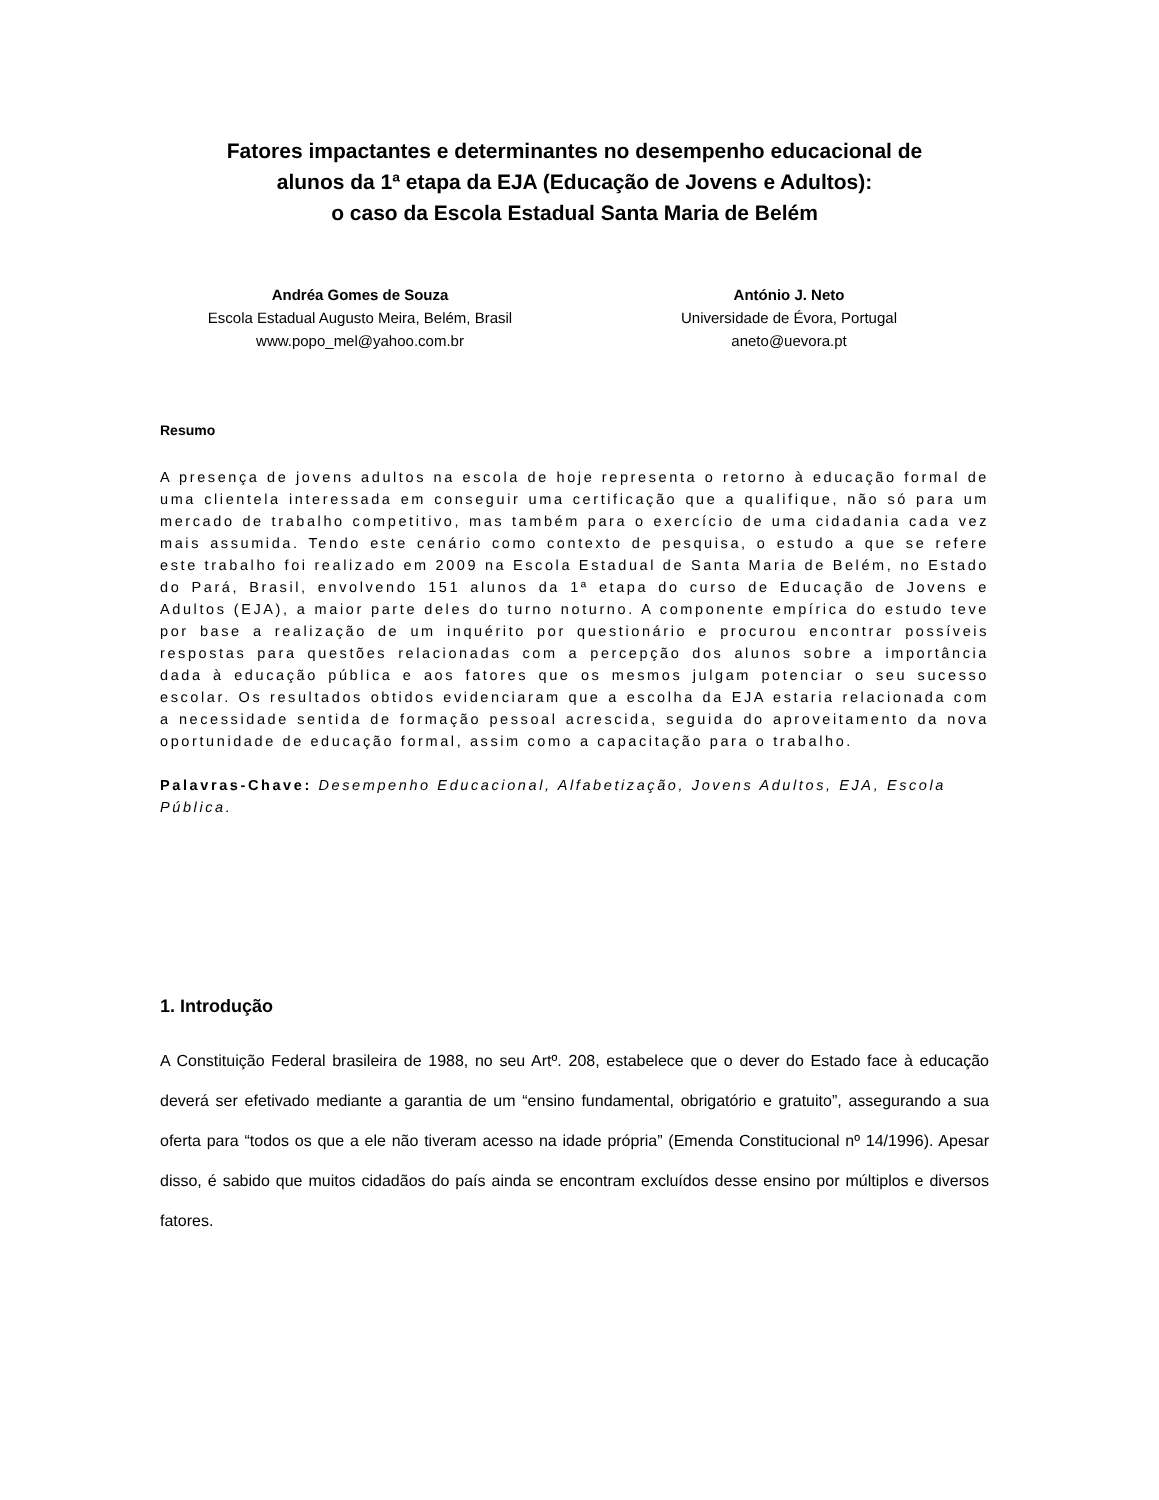Fatores impactantes e determinantes no desempenho educacional de
alunos da 1ª etapa da EJA (Educação de Jovens e Adultos):
o caso da Escola Estadual Santa Maria de Belém
Andréa Gomes de Souza
Escola Estadual Augusto Meira, Belém, Brasil
www.popo_mel@yahoo.com.br
António J. Neto
Universidade de Évora, Portugal
aneto@uevora.pt
Resumo
A presença de jovens adultos na escola de hoje representa o retorno à educação formal de uma clientela interessada em conseguir uma certificação que a qualifique, não só para um mercado de trabalho competitivo, mas também para o exercício de uma cidadania cada vez mais assumida. Tendo este cenário como contexto de pesquisa, o estudo a que se refere este trabalho foi realizado em 2009 na Escola Estadual de Santa Maria de Belém, no Estado do Pará, Brasil, envolvendo 151 alunos da 1ª etapa do curso de Educação de Jovens e Adultos (EJA), a maior parte deles do turno noturno. A componente empírica do estudo teve por base a realização de um inquérito por questionário e procurou encontrar possíveis respostas para questões relacionadas com a percepção dos alunos sobre a importância dada à educação pública e aos fatores que os mesmos julgam potenciar o seu sucesso escolar. Os resultados obtidos evidenciaram que a escolha da EJA estaria relacionada com a necessidade sentida de formação pessoal acrescida, seguida do aproveitamento da nova oportunidade de educação formal, assim como a capacitação para o trabalho.
Palavras-Chave: Desempenho Educacional, Alfabetização, Jovens Adultos, EJA, Escola Pública.
1. Introdução
A Constituição Federal brasileira de 1988, no seu Artº. 208, estabelece que o dever do Estado face à educação deverá ser efetivado mediante a garantia de um “ensino fundamental, obrigatório e gratuito”, assegurando a sua oferta para “todos os que a ele não tiveram acesso na idade própria” (Emenda Constitucional nº 14/1996). Apesar disso, é sabido que muitos cidadãos do país ainda se encontram excluídos desse ensino por múltiplos e diversos fatores.